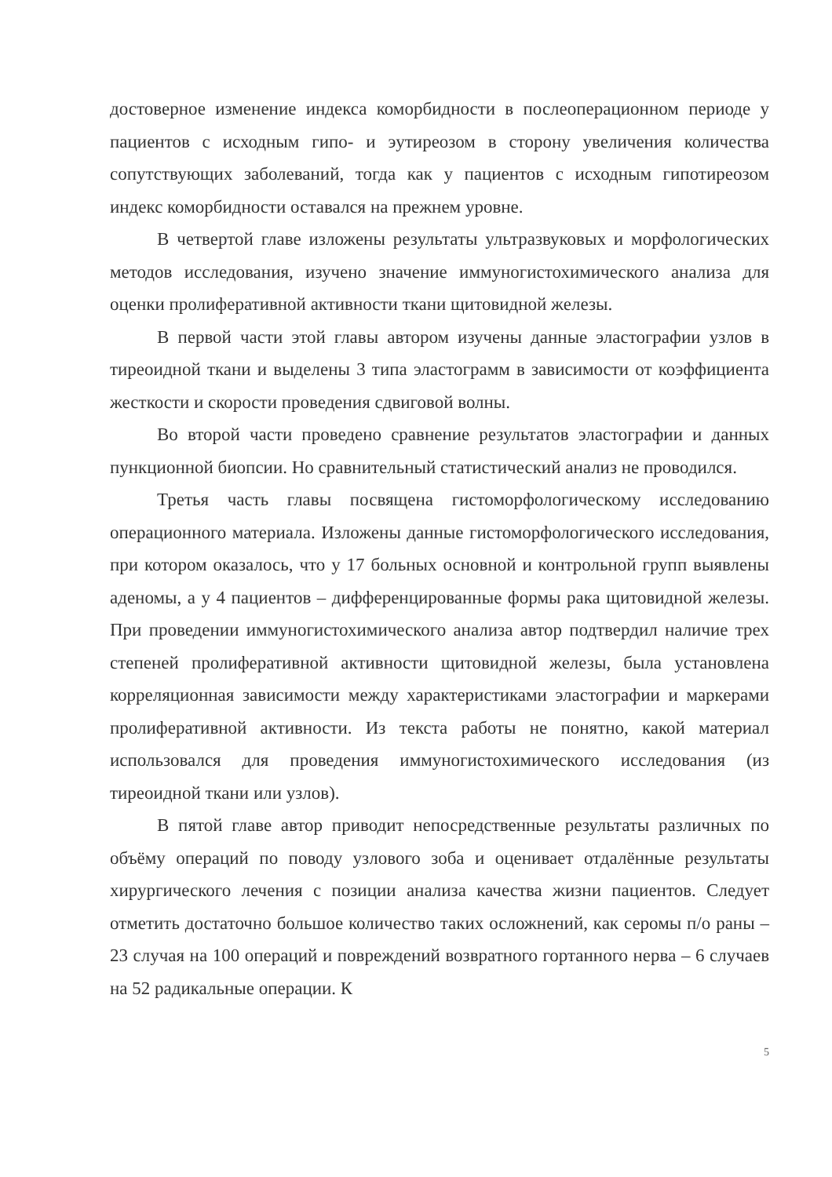достоверное изменение индекса коморбидности в послеоперационном периоде у пациентов с исходным гипо- и эутиреозом в сторону увеличения количества сопутствующих заболеваний, тогда как у пациентов с исходным гипотиреозом индекс коморбидности оставался на прежнем уровне.
В четвертой главе изложены результаты ультразвуковых и морфологических методов исследования, изучено значение иммуногистохимического анализа для оценки пролиферативной активности ткани щитовидной железы.
В первой части этой главы автором изучены данные эластографии узлов в тиреоидной ткани и выделены 3 типа эластограмм в зависимости от коэффициента жесткости и скорости проведения сдвиговой волны.
Во второй части проведено сравнение результатов эластографии и данных пункционной биопсии. Но сравнительный статистический анализ не проводился.
Третья часть главы посвящена гистоморфологическому исследованию операционного материала. Изложены данные гистоморфологического исследования, при котором оказалось, что у 17 больных основной и контрольной групп выявлены аденомы, а у 4 пациентов – дифференцированные формы рака щитовидной железы. При проведении иммуногистохимического анализа автор подтвердил наличие трех степеней пролиферативной активности щитовидной железы, была установлена корреляционная зависимости между характеристиками эластографии и маркерами пролиферативной активности. Из текста работы не понятно, какой материал использовался для проведения иммуногистохимического исследования (из тиреоидной ткани или узлов).
В пятой главе автор приводит непосредственные результаты различных по объёму операций по поводу узлового зоба и оценивает отдалённые результаты хирургического лечения с позиции анализа качества жизни пациентов. Следует отметить достаточно большое количество таких осложнений, как серомы п/о раны – 23 случая на 100 операций и повреждений возвратного гортанного нерва – 6 случаев на 52 радикальные операции. К
5